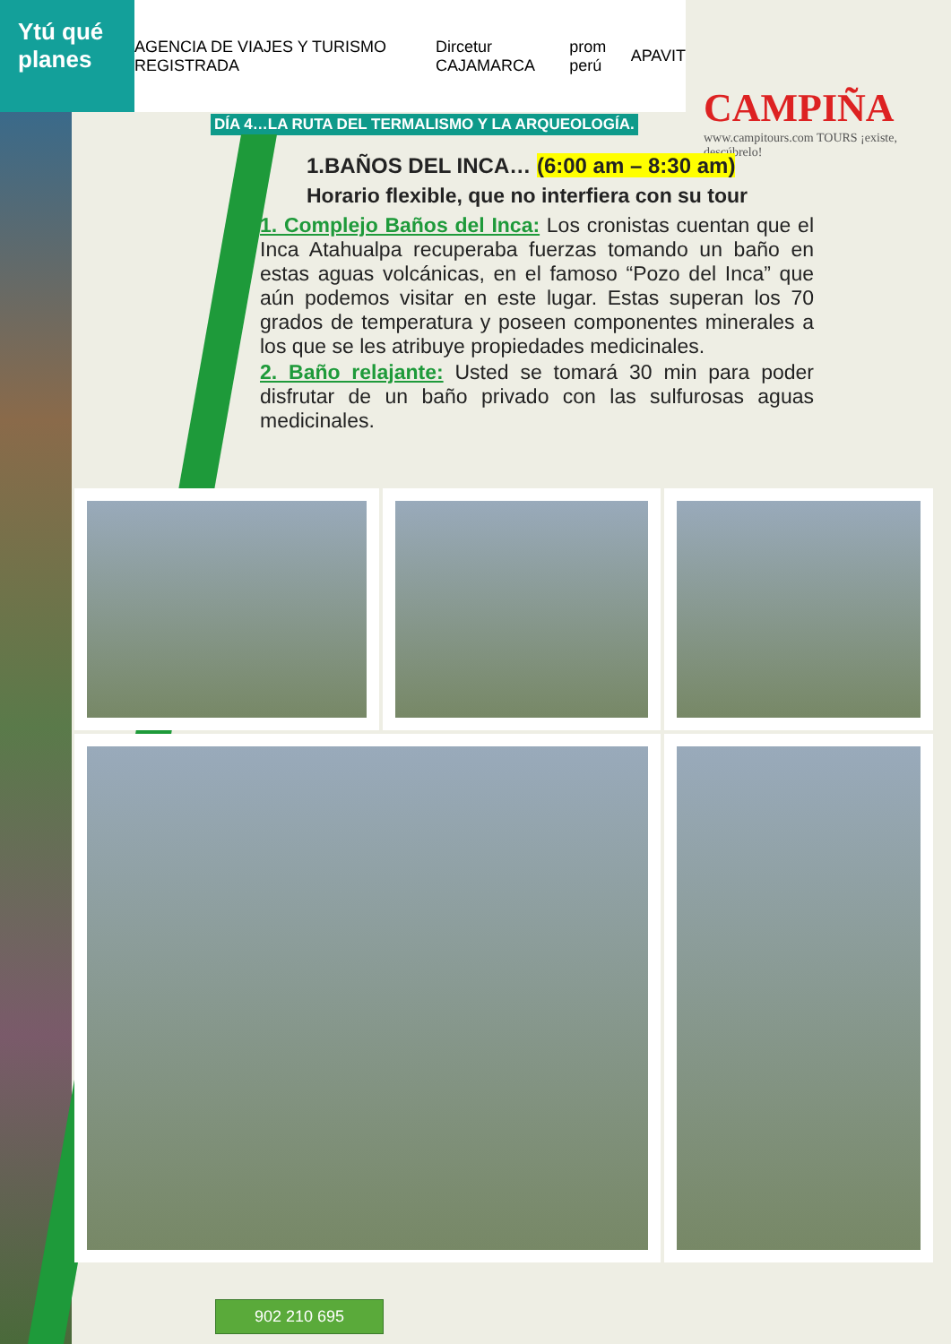Ytú qué planes
AGENCIA DE VIAJES Y TURISMO REGISTRADA Dircetur CAJAMARCA prom perú APAVIT
CAMPIÑA
www.campitours.com TOURS ¡existe, descúbrelo!
DÍA 4…LA RUTA DEL TERMALISMO Y LA ARQUEOLOGÍA.
1.BAÑOS DEL INCA… (6:00 am – 8:30 am)
Horario flexible, que no interfiera con su tour
1. Complejo Baños del Inca: Los cronistas cuentan que el Inca Atahualpa recuperaba fuerzas tomando un baño en estas aguas volcánicas, en el famoso “Pozo del Inca” que aún podemos visitar en este lugar. Estas superan los 70 grados de temperatura y poseen componentes minerales a los que se les atribuye propiedades medicinales.
2. Baño relajante: Usted se tomará 30 min para poder disfrutar de un baño privado con las sulfurosas aguas medicinales.
902 210 695